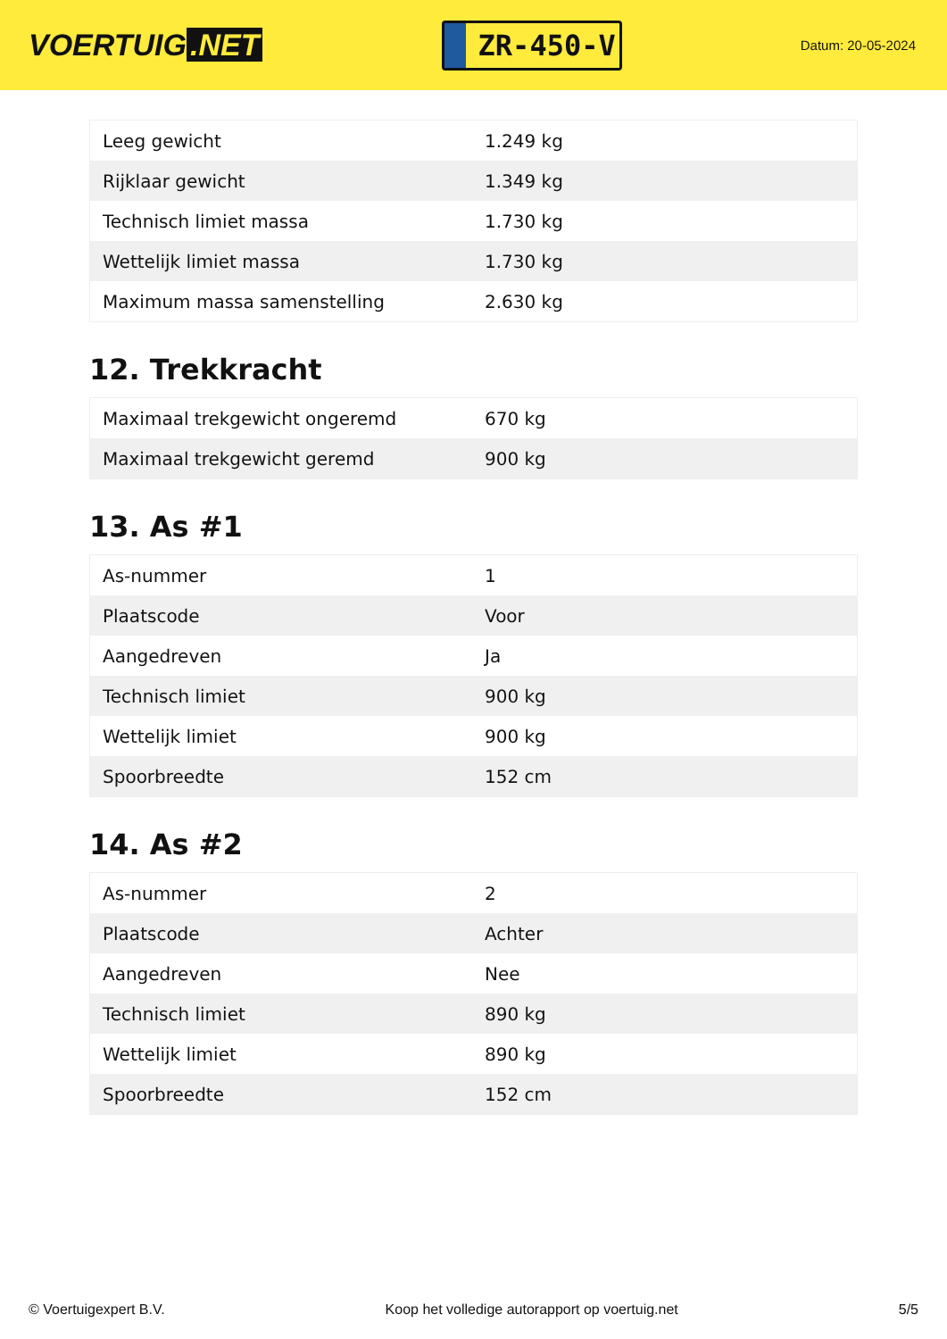VOERTUIG.NET
ZR-450-V
Datum: 20-05-2024
| Leeg gewicht | 1.249 kg |
| Rijklaar gewicht | 1.349 kg |
| Technisch limiet massa | 1.730 kg |
| Wettelijk limiet massa | 1.730 kg |
| Maximum massa samenstelling | 2.630 kg |
12. Trekkracht
| Maximaal trekgewicht ongeremd | 670 kg |
| Maximaal trekgewicht geremd | 900 kg |
13. As #1
| As-nummer | 1 |
| Plaatscode | Voor |
| Aangedreven | Ja |
| Technisch limiet | 900 kg |
| Wettelijk limiet | 900 kg |
| Spoorbreedte | 152 cm |
14. As #2
| As-nummer | 2 |
| Plaatscode | Achter |
| Aangedreven | Nee |
| Technisch limiet | 890 kg |
| Wettelijk limiet | 890 kg |
| Spoorbreedte | 152 cm |
© Voertuigexpert B.V. Koop het volledige autorapport op voertuig.net 5/5